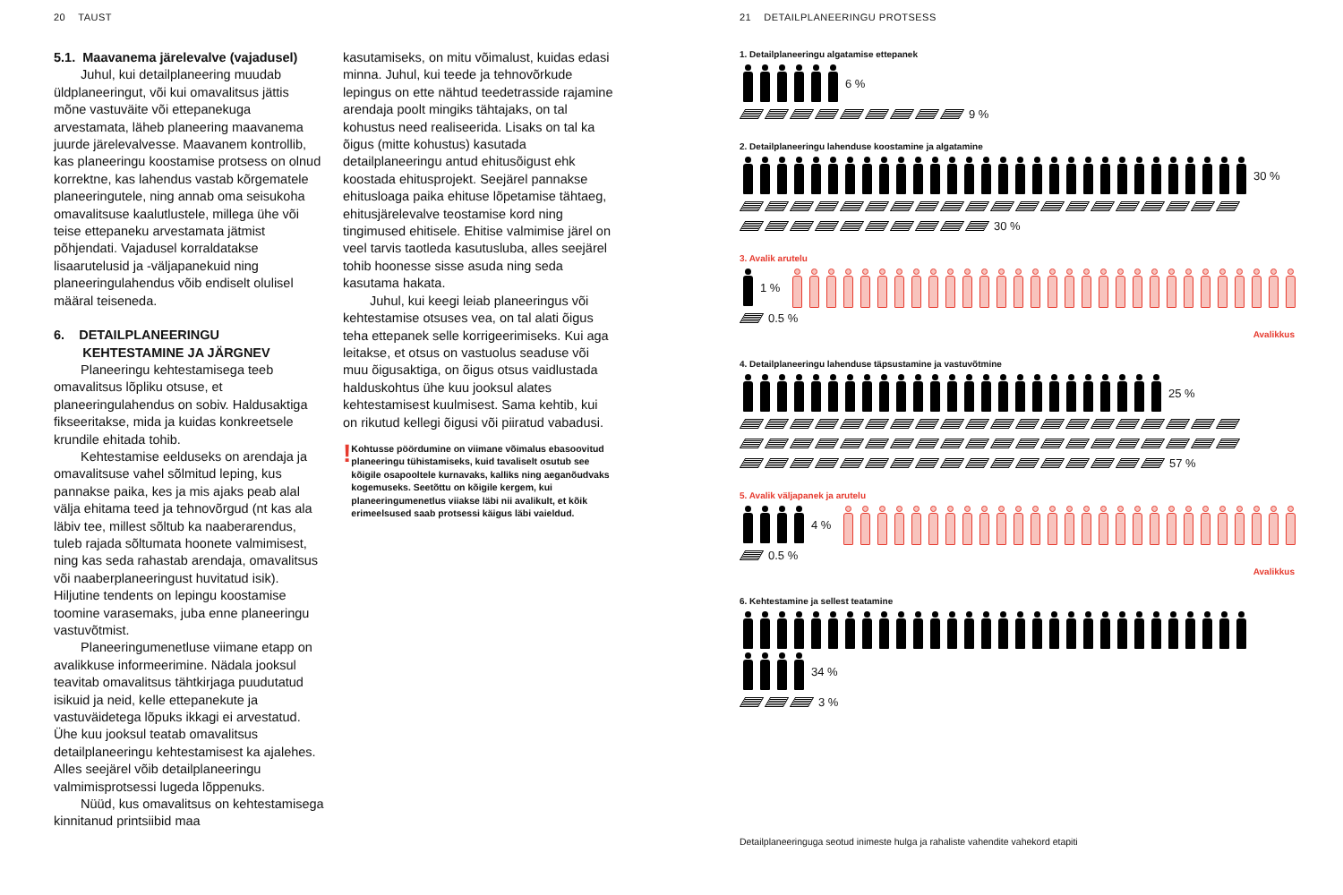20 TAUST
5.1. Maavanema järelevalve (vajadusel)
Juhul, kui detailplaneering muudab üldplaneeringut, või kui omavalitsus jättis mõne vastuväite või ettepanekuga arvestamata, läheb planeering maavanema juurde järelevalvesse. Maavanem kontrollib, kas planeeringu koostamise protsess on olnud korrektne, kas lahendus vastab kõrgematele planeeringutele, ning annab oma seisukoha omavalitsuse kaalutlustele, millega ühe või teise ettepaneku arvestamata jätmist põhjendati. Vajadusel korraldatakse lisaarutelusid ja -väljapanekuid ning planeeringulahendus võib endiselt olulisel määral teiseneda.
6. DETAILPLANEERINGU
KEHTESTAMINE JA JÄRGNEV
Planeeringu kehtestamisega teeb omavalitsus lõpliku otsuse, et planeeringulahendus on sobiv. Haldusaktiga fikseeritakse, mida ja kuidas konkreetsele krundile ehitada tohib.
Kehtestamise eelduseks on arendaja ja omavalitsuse vahel sõlmitud leping, kus pannakse paika, kes ja mis ajaks peab alal välja ehitama teed ja tehnovõrgud (nt kas ala läbiv tee, millest sõltub ka naaberarendus, tuleb rajada sõltumata hoonete valmimisest, ning kas seda rahastab arendaja, omavalitsus või naaberplaneeringust huvitatud isik). Hiljutine tendents on lepingu koostamise toomine varasemaks, juba enne planeeringu vastuvõtmist.
Planeeringumenetluse viimane etapp on avalikkuse informeerimine. Nädala jooksul teavitab omavalitsus tähtkirjaga puudutatud isikuid ja neid, kelle ettepanekute ja vastuväidetega lõpuks ikkagi ei arvestatud. Ühe kuu jooksul teatab omavalitsus detailplaneeringu kehtestamisest ka ajalehes. Alles seejärel võib detailplaneeringu valmimisprotsessi lugeda lõppenuks.
Nüüd, kus omavalitsus on kehtestamisega kinnitanud printsiibid maa
kasutamiseks, on mitu võimalust, kuidas edasi minna. Juhul, kui teede ja tehnovõrkude lepingus on ette nähtud teedetrasside rajamine arendaja poolt mingiks tähtajaks, on tal kohustus need realiseerida. Lisaks on tal ka õigus (mitte kohustus) kasutada detailplaneeringu antud ehitusõigust ehk koostada ehitusprojekt. Seejärel pannakse ehitusloaga paika ehituse lõpetamise tähtaeg, ehitusjärelevalve teostamise kord ning tingimused ehitisele. Ehitise valmimise järel on veel tarvis taotleda kasutusluba, alles seejärel tohib hoonesse sisse asuda ning seda kasutama hakata.
Juhul, kui keegi leiab planeeringus või kehtestamise otsuses vea, on tal alati õigus teha ettepanek selle korrigeerimiseks. Kui aga leitakse, et otsus on vastuolus seaduse või muu õigusaktiga, on õigus otsus vaidlustada halduskohtus ühe kuu jooksul alates kehtestamisest kuulmisest. Sama kehtib, kui on rikutud kellegi õigusi või piiratud vabadusi.
!
Kohtusse pöördumine on viimane võimalus ebasoovitud planeeringu tühistamiseks, kuid tavaliselt osutub see kõigile osapooltele kurnavaks, kalliks ning aeganõudvaks kogemuseks. Seetõttu on kõigile kergem, kui planeeringumenetlus viiakse läbi nii avalikult, et kõik erimeelsused saab protsessi käigus läbi vaieldud.
21 DETAILPLANEERINGU PROTSESS
1. Detailplaneeringu algatamise ettepanek
6 %
9 %
2. Detailplaneeringu lahenduse koostamine ja algatamine
30 %
30 %
3. Avalik arutelu
1 %
0.5 %
Avalikkus
4. Detailplaneeringu lahenduse täpsustamine ja vastuvõtmine
25 %
57 %
5. Avalik väljapanek ja arutelu
4 %
0.5 %
Avalikkus
6. Kehtestamine ja sellest teatamine
34 %
3 %
Detailplaneeringuga seotud inimeste hulga ja rahaliste vahendite vahekord etapiti